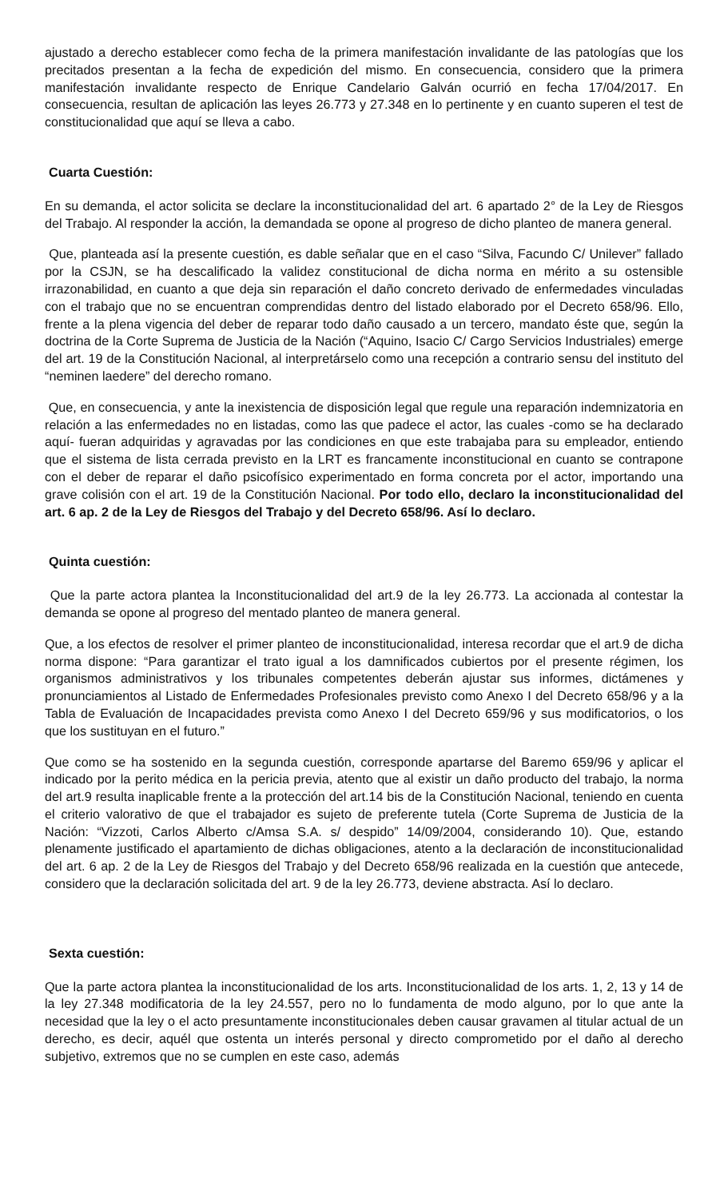ajustado a derecho establecer como fecha de la primera manifestación invalidante de las patologías que los precitados presentan a la fecha de expedición del mismo. En consecuencia, considero que la primera manifestación invalidante respecto de Enrique Candelario Galván ocurrió en fecha 17/04/2017. En consecuencia, resultan de aplicación las leyes 26.773 y 27.348 en lo pertinente y en cuanto superen el test de constitucionalidad que aquí se lleva a cabo.
Cuarta Cuestión:
En su demanda, el actor solicita se declare la inconstitucionalidad del art. 6 apartado 2° de la Ley de Riesgos del Trabajo. Al responder la acción, la demandada se opone al progreso de dicho planteo de manera general.
Que, planteada así la presente cuestión, es dable señalar que en el caso “Silva, Facundo C/ Unilever” fallado por la CSJN, se ha descalificado la validez constitucional de dicha norma en mérito a su ostensible irrazonabilidad, en cuanto a que deja sin reparación el daño concreto derivado de enfermedades vinculadas con el trabajo que no se encuentran comprendidas dentro del listado elaborado por el Decreto 658/96. Ello, frente a la plena vigencia del deber de reparar todo daño causado a un tercero, mandato éste que, según la doctrina de la Corte Suprema de Justicia de la Nación (“Aquino, Isacio C/ Cargo Servicios Industriales) emerge del art. 19 de la Constitución Nacional, al interpretárselo como una recepción a contrario sensu del instituto del “neminen laedere” del derecho romano.
Que, en consecuencia, y ante la inexistencia de disposición legal que regule una reparación indemnizatoria en relación a las enfermedades no en listadas, como las que padece el actor, las cuales -como se ha declarado aquí- fueran adquiridas y agravadas por las condiciones en que este trabajaba para su empleador, entiendo que el sistema de lista cerrada previsto en la LRT es francamente inconstitucional en cuanto se contrapone con el deber de reparar el daño psicofísico experimentado en forma concreta por el actor, importando una grave colisión con el art. 19 de la Constitución Nacional. Por todo ello, declaro la inconstitucionalidad del art. 6 ap. 2 de la Ley de Riesgos del Trabajo y del Decreto 658/96. Así lo declaro.
Quinta cuestión:
Que la parte actora plantea la Inconstitucionalidad del art.9 de la ley 26.773. La accionada al contestar la demanda se opone al progreso del mentado planteo de manera general.
Que, a los efectos de resolver el primer planteo de inconstitucionalidad, interesa recordar que el art.9 de dicha norma dispone: “Para garantizar el trato igual a los damnificados cubiertos por el presente régimen, los organismos administrativos y los tribunales competentes deberán ajustar sus informes, dictámenes y pronunciamientos al Listado de Enfermedades Profesionales previsto como Anexo I del Decreto 658/96 y a la Tabla de Evaluación de Incapacidades prevista como Anexo I del Decreto 659/96 y sus modificatorios, o los que los sustituyan en el futuro.”
Que como se ha sostenido en la segunda cuestión, corresponde apartarse del Baremo 659/96 y aplicar el indicado por la perito médica en la pericia previa, atento que al existir un daño producto del trabajo, la norma del art.9 resulta inaplicable frente a la protección del art.14 bis de la Constitución Nacional, teniendo en cuenta el criterio valorativo de que el trabajador es sujeto de preferente tutela (Corte Suprema de Justicia de la Nación: “Vizzoti, Carlos Alberto c/Amsa S.A. s/ despido” 14/09/2004, considerando 10). Que, estando plenamente justificado el apartamiento de dichas obligaciones, atento a la declaración de inconstitucionalidad del art. 6 ap. 2 de la Ley de Riesgos del Trabajo y del Decreto 658/96 realizada en la cuestión que antecede, considero que la declaración solicitada del art. 9 de la ley 26.773, deviene abstracta. Así lo declaro.
Sexta cuestión:
Que la parte actora plantea la inconstitucionalidad de los arts. Inconstitucionalidad de los arts. 1, 2, 13 y 14 de la ley 27.348 modificatoria de la ley 24.557, pero no lo fundamenta de modo alguno, por lo que ante la necesidad que la ley o el acto presuntamente inconstitucionales deben causar gravamen al titular actual de un derecho, es decir, aquél que ostenta un interés personal y directo comprometido por el daño al derecho subjetivo, extremos que no se cumplen en este caso, además